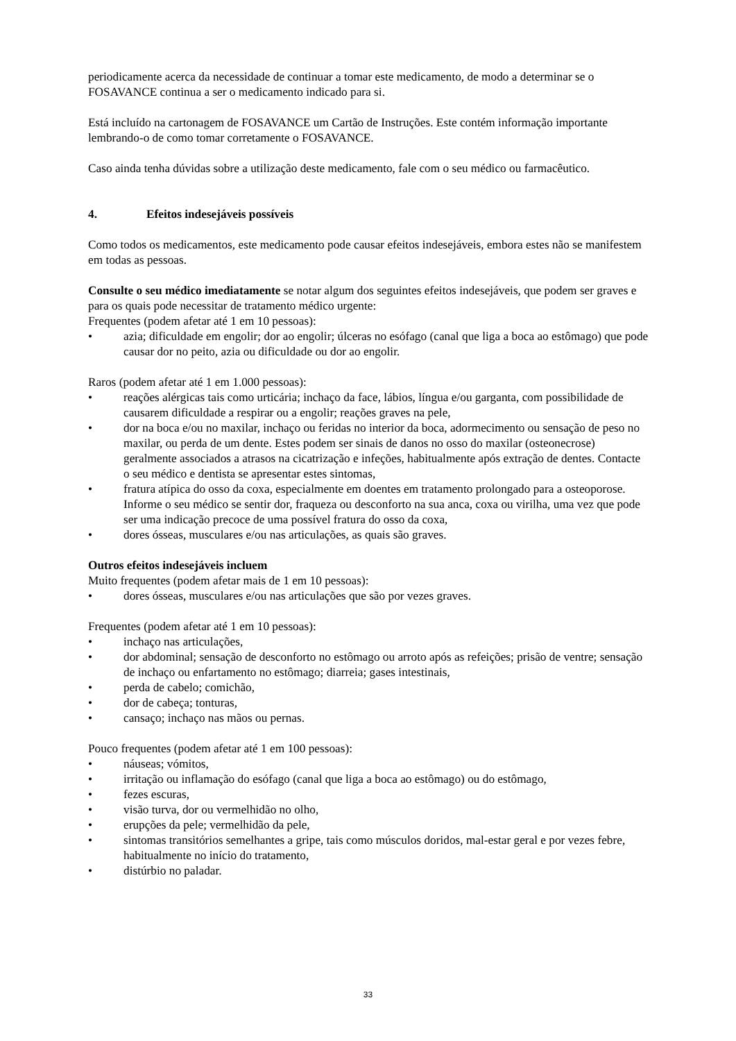periodicamente acerca da necessidade de continuar a tomar este medicamento, de modo a determinar se o FOSAVANCE continua a ser o medicamento indicado para si.
Está incluído na cartonagem de FOSAVANCE um Cartão de Instruções. Este contém informação importante lembrando-o de como tomar corretamente o FOSAVANCE.
Caso ainda tenha dúvidas sobre a utilização deste medicamento, fale com o seu médico ou farmacêutico.
4. Efeitos indesejáveis possíveis
Como todos os medicamentos, este medicamento pode causar efeitos indesejáveis, embora estes não se manifestem em todas as pessoas.
Consulte o seu médico imediatamente se notar algum dos seguintes efeitos indesejáveis, que podem ser graves e para os quais pode necessitar de tratamento médico urgente:
Frequentes (podem afetar até 1 em 10 pessoas):
• azia; dificuldade em engolir; dor ao engolir; úlceras no esófago (canal que liga a boca ao estômago) que pode causar dor no peito, azia ou dificuldade ou dor ao engolir.
Raros (podem afetar até 1 em 1.000 pessoas):
• reações alérgicas tais como urticária; inchaço da face, lábios, língua e/ou garganta, com possibilidade de causarem dificuldade a respirar ou a engolir; reações graves na pele,
• dor na boca e/ou no maxilar, inchaço ou feridas no interior da boca, adormecimento ou sensação de peso no maxilar, ou perda de um dente. Estes podem ser sinais de danos no osso do maxilar (osteonecrose) geralmente associados a atrasos na cicatrização e infeções, habitualmente após extração de dentes. Contacte o seu médico e dentista se apresentar estes sintomas,
• fratura atípica do osso da coxa, especialmente em doentes em tratamento prolongado para a osteoporose. Informe o seu médico se sentir dor, fraqueza ou desconforto na sua anca, coxa ou virilha, uma vez que pode ser uma indicação precoce de uma possível fratura do osso da coxa,
• dores ósseas, musculares e/ou nas articulações, as quais são graves.
Outros efeitos indesejáveis incluem
Muito frequentes (podem afetar mais de 1 em 10 pessoas):
• dores ósseas, musculares e/ou nas articulações que são por vezes graves.
Frequentes (podem afetar até 1 em 10 pessoas):
• inchaço nas articulações,
• dor abdominal; sensação de desconforto no estômago ou arroto após as refeições; prisão de ventre; sensação de inchaço ou enfartamento no estômago; diarreia; gases intestinais,
• perda de cabelo; comichão,
• dor de cabeça; tonturas,
• cansaço; inchaço nas mãos ou pernas.
Pouco frequentes (podem afetar até 1 em 100 pessoas):
• náuseas; vómitos,
• irritação ou inflamação do esófago (canal que liga a boca ao estômago) ou do estômago,
• fezes escuras,
• visão turva, dor ou vermelhidão no olho,
• erupções da pele; vermelhidão da pele,
• sintomas transitórios semelhantes a gripe, tais como músculos doridos, mal-estar geral e por vezes febre, habitualmente no início do tratamento,
• distúrbio no paladar.
33